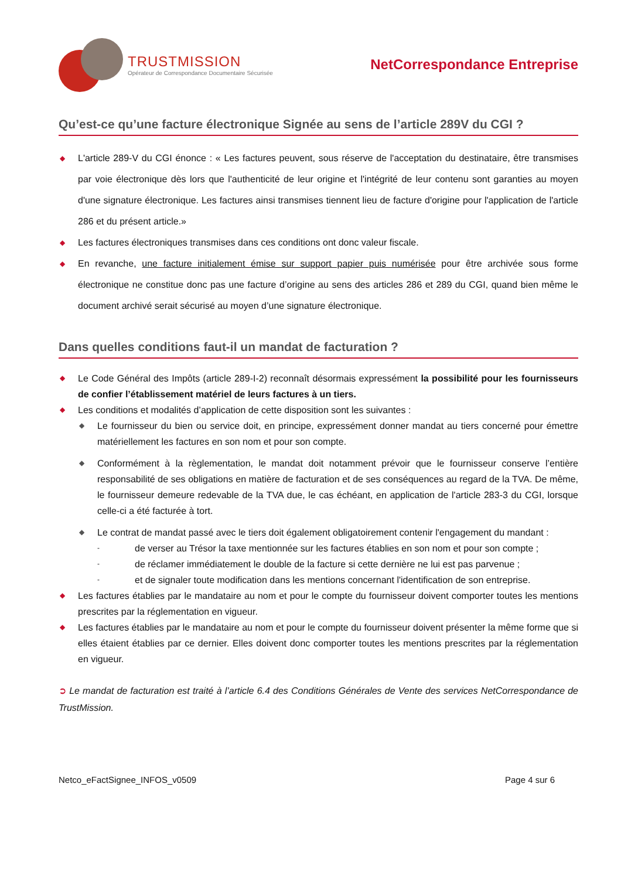TRUSTMISSION
Opérateur de Correspondance Documentaire Sécurisée
NetCorrespondance Entreprise
Qu’est-ce qu’une facture électronique Signée au sens de l’article 289V du CGI ?
◆ L'article 289-V du CGI énonce : « Les factures peuvent, sous réserve de l'acceptation du destinataire, être transmises par voie électronique dès lors que l'authenticité de leur origine et l'intégrité de leur contenu sont garanties au moyen d'une signature électronique. Les factures ainsi transmises tiennent lieu de facture d'origine pour l'application de l'article 286 et du présent article.»
◆ Les factures électroniques transmises dans ces conditions ont donc valeur fiscale.
◆ En revanche, une facture initialement émise sur support papier puis numérisée pour être archivée sous forme électronique ne constitue donc pas une facture d’origine au sens des articles 286 et 289 du CGI, quand bien même le document archivé serait sécurisé au moyen d’une signature électronique.
Dans quelles conditions faut-il un mandat de facturation ?
◆ Le Code Général des Impôts (article 289-I-2) reconnaît désormais expressément la possibilité pour les fournisseurs de confier l’établissement matériel de leurs factures à un tiers.
◆ Les conditions et modalités d’application de cette disposition sont les suivantes :
◆ Le fournisseur du bien ou service doit, en principe, expressément donner mandat au tiers concerné pour émettre matériellement les factures en son nom et pour son compte.
◆ Conformément à la règlementation, le mandat doit notamment prévoir que le fournisseur conserve l’entière responsabilité de ses obligations en matière de facturation et de ses conséquences au regard de la TVA. De même, le fournisseur demeure redevable de la TVA due, le cas échéant, en application de l'article 283-3 du CGI, lorsque celle-ci a été facturée à tort.
◆ Le contrat de mandat passé avec le tiers doit également obligatoirement contenir l'engagement du mandant :
- de verser au Trésor la taxe mentionnée sur les factures établies en son nom et pour son compte ;
- de réclamer immédiatement le double de la facture si cette dernière ne lui est pas parvenue ;
- et de signaler toute modification dans les mentions concernant l'identification de son entreprise.
◆ Les factures établies par le mandataire au nom et pour le compte du fournisseur doivent comporter toutes les mentions prescrites par la réglementation en vigueur.
◆ Les factures établies par le mandataire au nom et pour le compte du fournisseur doivent présenter la même forme que si elles étaient établies par ce dernier. Elles doivent donc comporter toutes les mentions prescrites par la réglementation en vigueur.
➲ Le mandat de facturation est traité à l’article 6.4 des Conditions Générales de Vente des services NetCorrespondance de TrustMission.
Netco_eFactSignee_INFOS_v0509 Page 4 sur 6